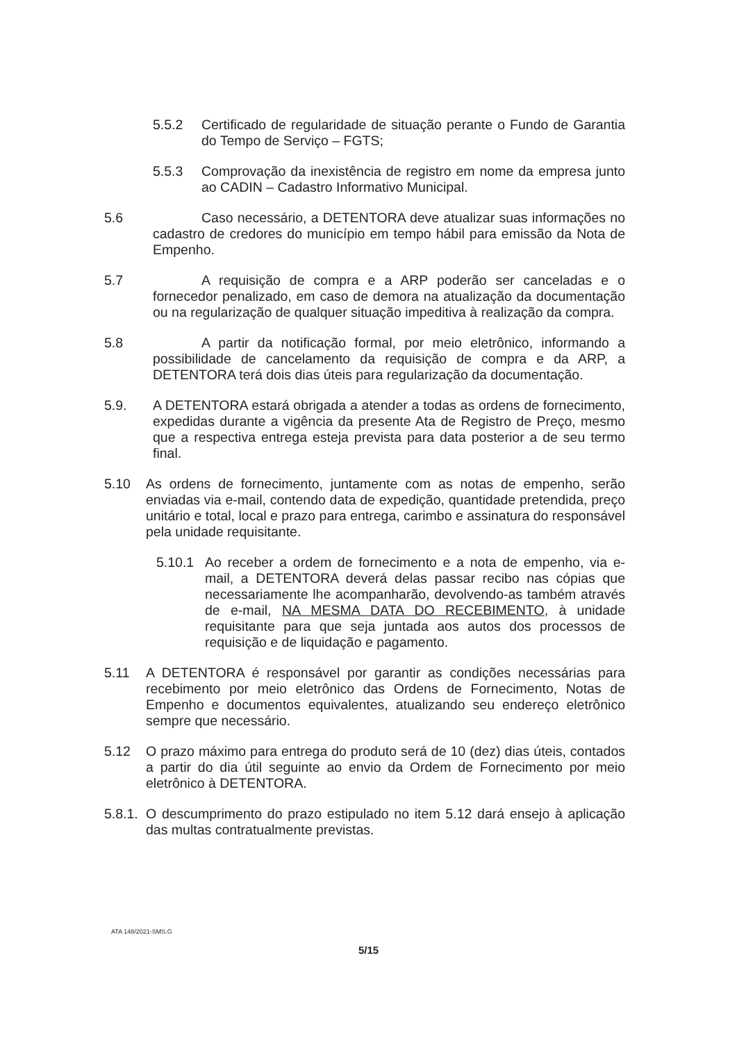5.5.2 Certificado de regularidade de situação perante o Fundo de Garantia do Tempo de Serviço – FGTS;
5.5.3 Comprovação da inexistência de registro em nome da empresa junto ao CADIN – Cadastro Informativo Municipal.
5.6 Caso necessário, a DETENTORA deve atualizar suas informações no cadastro de credores do município em tempo hábil para emissão da Nota de Empenho.
5.7 A requisição de compra e a ARP poderão ser canceladas e o fornecedor penalizado, em caso de demora na atualização da documentação ou na regularização de qualquer situação impeditiva à realização da compra.
5.8 A partir da notificação formal, por meio eletrônico, informando a possibilidade de cancelamento da requisição de compra e da ARP, a DETENTORA terá dois dias úteis para regularização da documentação.
5.9. A DETENTORA estará obrigada a atender a todas as ordens de fornecimento, expedidas durante a vigência da presente Ata de Registro de Preço, mesmo que a respectiva entrega esteja prevista para data posterior a de seu termo final.
5.10 As ordens de fornecimento, juntamente com as notas de empenho, serão enviadas via e-mail, contendo data de expedição, quantidade pretendida, preço unitário e total, local e prazo para entrega, carimbo e assinatura do responsável pela unidade requisitante.
5.10.1 Ao receber a ordem de fornecimento e a nota de empenho, via e-mail, a DETENTORA deverá delas passar recibo nas cópias que necessariamente lhe acompanharão, devolvendo-as também através de e-mail, NA MESMA DATA DO RECEBIMENTO, à unidade requisitante para que seja juntada aos autos dos processos de requisição e de liquidação e pagamento.
5.11 A DETENTORA é responsável por garantir as condições necessárias para recebimento por meio eletrônico das Ordens de Fornecimento, Notas de Empenho e documentos equivalentes, atualizando seu endereço eletrônico sempre que necessário.
5.12 O prazo máximo para entrega do produto será de 10 (dez) dias úteis, contados a partir do dia útil seguinte ao envio da Ordem de Fornecimento por meio eletrônico à DETENTORA.
5.8.1. O descumprimento do prazo estipulado no item 5.12 dará ensejo à aplicação das multas contratualmente previstas.
ATA 148/2021-SMS.G
5/15